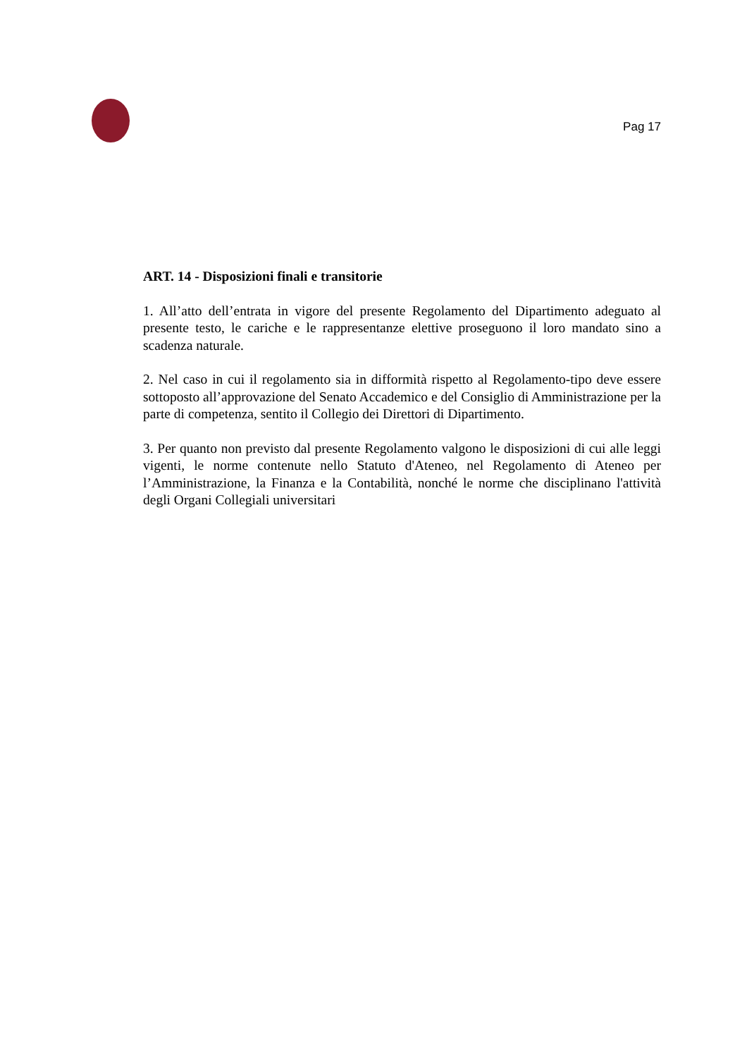Pag 17
ART. 14 - Disposizioni finali e transitorie
1. All’atto dell’entrata in vigore del presente Regolamento del Dipartimento adeguato al presente testo, le cariche e le rappresentanze elettive proseguono il loro mandato sino a scadenza naturale.
2. Nel caso in cui il regolamento sia in difformità rispetto al Regolamento-tipo deve essere sottoposto all’approvazione del Senato Accademico e del Consiglio di Amministrazione per la parte di competenza, sentito il Collegio dei Direttori di Dipartimento.
3. Per quanto non previsto dal presente Regolamento valgono le disposizioni di cui alle leggi vigenti, le norme contenute nello Statuto d'Ateneo, nel Regolamento di Ateneo per l’Amministrazione, la Finanza e la Contabilità, nonché le norme che disciplinano l'attività degli Organi Collegiali universitari